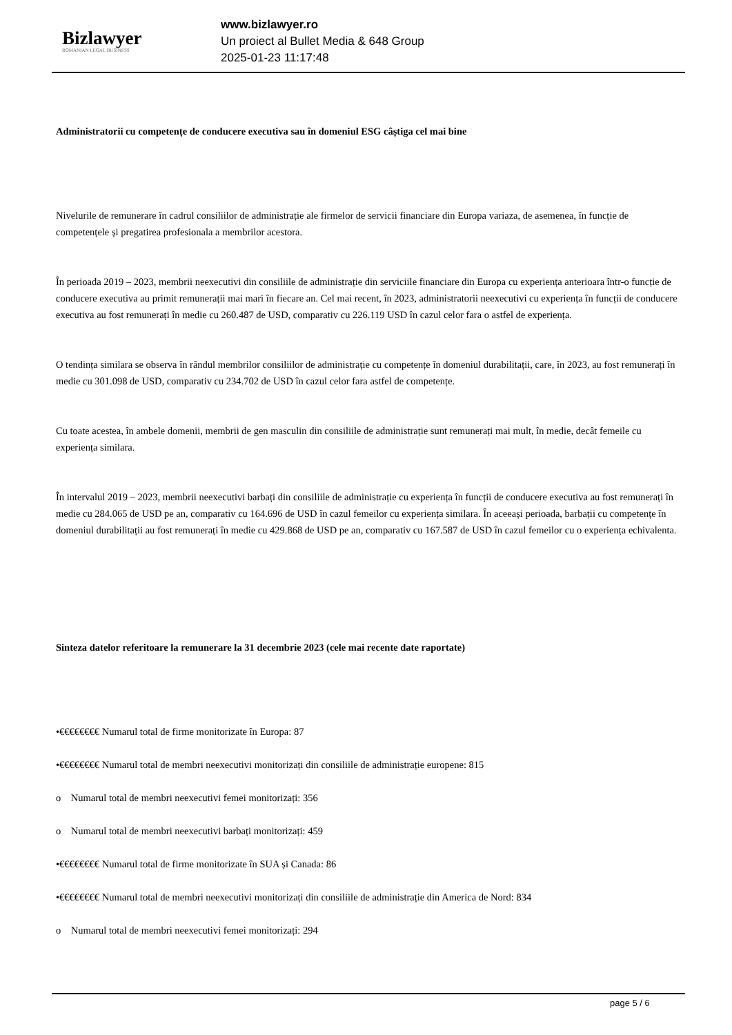Bizlawyer
ROMANIAN LEGAL BUSINESS
www.bizlawyer.ro
Un proiect al Bullet Media & 648 Group
2025-01-23 11:17:48
Administratorii cu competențe de conducere executiva sau în domeniul ESG câștiga cel mai bine
Nivelurile de remunerare în cadrul consiliilor de administrație ale firmelor de servicii financiare din Europa variaza, de asemenea, în funcție de competențele și pregatirea profesionala a membrilor acestora.
În perioada 2019 – 2023, membrii neexecutivi din consiliile de administrație din serviciile financiare din Europa cu experiența anterioara într-o funcție de conducere executiva au primit remunerații mai mari în fiecare an. Cel mai recent, în 2023, administratorii neexecutivi cu experiența în funcții de conducere executiva au fost remunerați în medie cu 260.487 de USD, comparativ cu 226.119 USD în cazul celor fara o astfel de experiența.
O tendința similara se observa în rândul membrilor consiliilor de administrație cu competențe în domeniul durabilitații, care, în 2023, au fost remunerați în medie cu 301.098 de USD, comparativ cu 234.702 de USD în cazul celor fara astfel de competențe.
Cu toate acestea, în ambele domenii, membrii de gen masculin din consiliile de administrație sunt remunerați mai mult, în medie, decât femeile cu experiența similara.
În intervalul 2019 – 2023, membrii neexecutivi barbați din consiliile de administrație cu experiența în funcții de conducere executiva au fost remunerați în medie cu 284.065 de USD pe an, comparativ cu 164.696 de USD în cazul femeilor cu experiența similara. În aceeași perioada, barbații cu competențe în domeniul durabilitații au fost remunerați în medie cu 429.868 de USD pe an, comparativ cu 167.587 de USD în cazul femeilor cu o experiența echivalenta.
Sinteza datelor referitoare la remunerare la 31 decembrie 2023 (cele mai recente date raportate)
•€€€€€€€€ Numarul total de firme monitorizate în Europa: 87
•€€€€€€€€ Numarul total de membri neexecutivi monitorizați din consiliile de administrație europene: 815
o Numarul total de membri neexecutivi femei monitorizați: 356
o Numarul total de membri neexecutivi barbați monitorizați: 459
•€€€€€€€€ Numarul total de firme monitorizate în SUA și Canada: 86
•€€€€€€€€ Numarul total de membri neexecutivi monitorizați din consiliile de administrație din America de Nord: 834
o Numarul total de membri neexecutivi femei monitorizați: 294
page 5 / 6